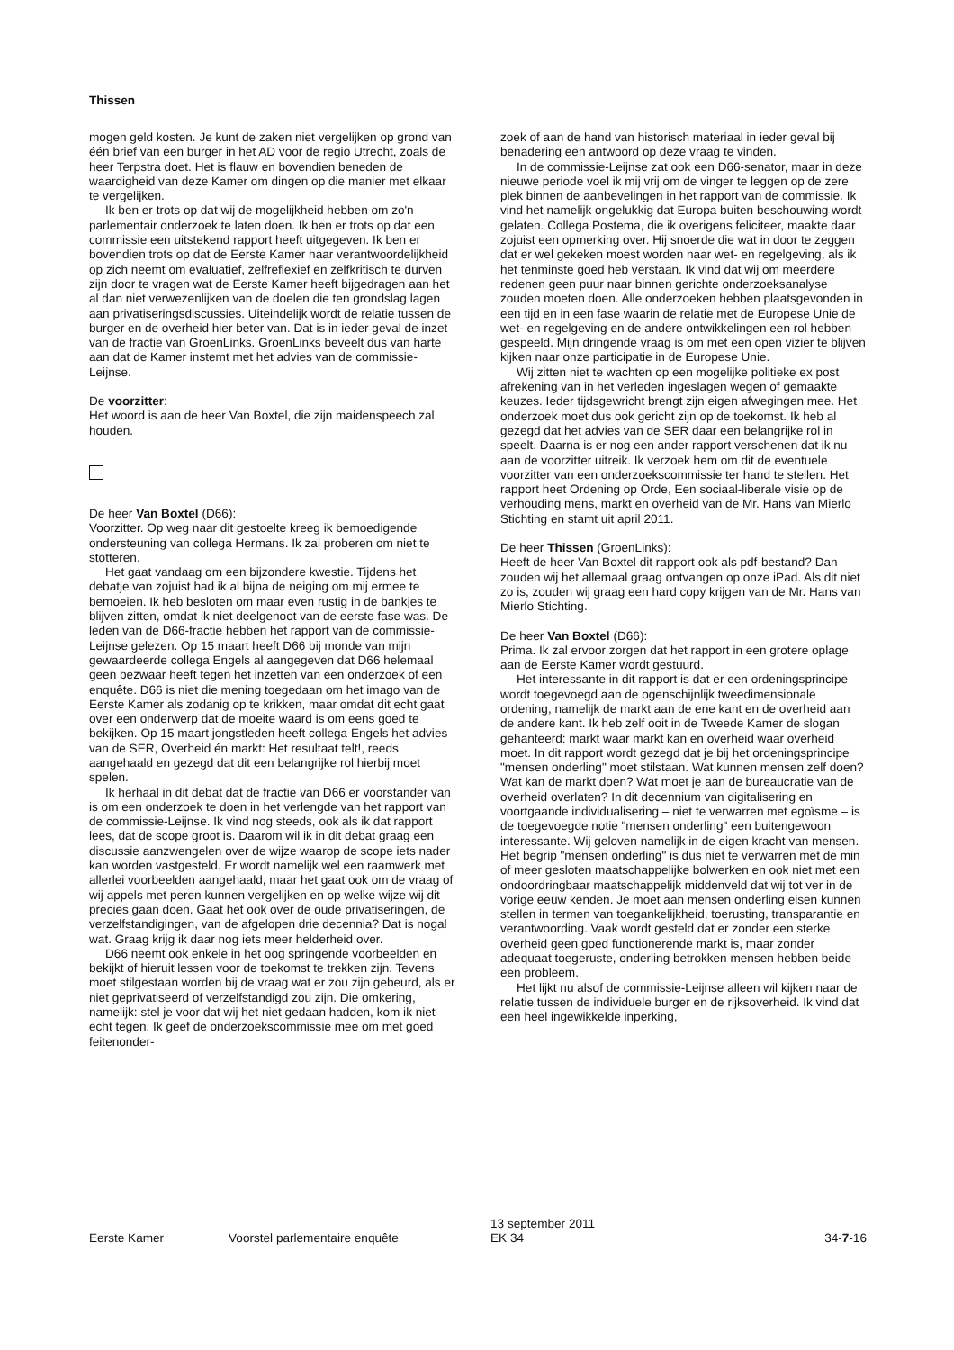Thissen
mogen geld kosten. Je kunt de zaken niet vergelijken op grond van één brief van een burger in het AD voor de regio Utrecht, zoals de heer Terpstra doet. Het is flauw en bovendien beneden de waardigheid van deze Kamer om dingen op die manier met elkaar te vergelijken.
Ik ben er trots op dat wij de mogelijkheid hebben om zo'n parlementair onderzoek te laten doen. Ik ben er trots op dat een commissie een uitstekend rapport heeft uitgegeven. Ik ben er bovendien trots op dat de Eerste Kamer haar verantwoordelijkheid op zich neemt om evaluatief, zelfreflexief en zelfkritisch te durven zijn door te vragen wat de Eerste Kamer heeft bijgedragen aan het al dan niet verwezenlijken van de doelen die ten grondslag lagen aan privatiseringsdiscussies. Uiteindelijk wordt de relatie tussen de burger en de overheid hier beter van. Dat is in ieder geval de inzet van de fractie van GroenLinks. GroenLinks beveelt dus van harte aan dat de Kamer instemt met het advies van de commissie-Leijnse.
De voorzitter:
Het woord is aan de heer Van Boxtel, die zijn maidenspeech zal houden.
De heer Van Boxtel (D66):
Voorzitter. Op weg naar dit gestoelte kreeg ik bemoedigende ondersteuning van collega Hermans. Ik zal proberen om niet te stotteren.
Het gaat vandaag om een bijzondere kwestie. Tijdens het debatje van zojuist had ik al bijna de neiging om mij ermee te bemoeien. Ik heb besloten om maar even rustig in de bankjes te blijven zitten, omdat ik niet deelgenoot van de eerste fase was. De leden van de D66-fractie hebben het rapport van de commissie-Leijnse gelezen. Op 15 maart heeft D66 bij monde van mijn gewaardeerde collega Engels al aangegeven dat D66 helemaal geen bezwaar heeft tegen het inzetten van een onderzoek of een enquête. D66 is niet die mening toegedaan om het imago van de Eerste Kamer als zodanig op te krikken, maar omdat dit echt gaat over een onderwerp dat de moeite waard is om eens goed te bekijken. Op 15 maart jongstleden heeft collega Engels het advies van de SER, Overheid én markt: Het resultaat telt!, reeds aangehaald en gezegd dat dit een belangrijke rol hierbij moet spelen.
Ik herhaal in dit debat dat de fractie van D66 er voorstander van is om een onderzoek te doen in het verlengde van het rapport van de commissie-Leijnse. Ik vind nog steeds, ook als ik dat rapport lees, dat de scope groot is. Daarom wil ik in dit debat graag een discussie aanzwengelen over de wijze waarop de scope iets nader kan worden vastgesteld. Er wordt namelijk wel een raamwerk met allerlei voorbeelden aangehaald, maar het gaat ook om de vraag of wij appels met peren kunnen vergelijken en op welke wijze wij dit precies gaan doen. Gaat het ook over de oude privatiseringen, de verzelfstandigingen, van de afgelopen drie decennia? Dat is nogal wat. Graag krijg ik daar nog iets meer helderheid over.
D66 neemt ook enkele in het oog springende voorbeelden en bekijkt of hieruit lessen voor de toekomst te trekken zijn. Tevens moet stilgestaan worden bij de vraag wat er zou zijn gebeurd, als er niet geprivatiseerd of verzelfstandigd zou zijn. Die omkering, namelijk: stel je voor dat wij het niet gedaan hadden, kom ik niet echt tegen. Ik geef de onderzoekscommissie mee om met goed feitenonder-
zoek of aan de hand van historisch materiaal in ieder geval bij benadering een antwoord op deze vraag te vinden.
In de commissie-Leijnse zat ook een D66-senator, maar in deze nieuwe periode voel ik mij vrij om de vinger te leggen op de zere plek binnen de aanbevelingen in het rapport van de commissie. Ik vind het namelijk ongelukkig dat Europa buiten beschouwing wordt gelaten. Collega Postema, die ik overigens feliciteer, maakte daar zojuist een opmerking over. Hij snoerde die wat in door te zeggen dat er wel gekeken moest worden naar wet- en regelgeving, als ik het tenminste goed heb verstaan. Ik vind dat wij om meerdere redenen geen puur naar binnen gerichte onderzoeksanalyse zouden moeten doen. Alle onderzoeken hebben plaatsgevonden in een tijd en in een fase waarin de relatie met de Europese Unie de wet- en regelgeving en de andere ontwikkelingen een rol hebben gespeeld. Mijn dringende vraag is om met een open vizier te blijven kijken naar onze participatie in de Europese Unie.
Wij zitten niet te wachten op een mogelijke politieke ex post afrekening van in het verleden ingeslagen wegen of gemaakte keuzes. Ieder tijdsgewricht brengt zijn eigen afwegingen mee. Het onderzoek moet dus ook gericht zijn op de toekomst. Ik heb al gezegd dat het advies van de SER daar een belangrijke rol in speelt. Daarna is er nog een ander rapport verschenen dat ik nu aan de voorzitter uitreik. Ik verzoek hem om dit de eventuele voorzitter van een onderzoekscommissie ter hand te stellen. Het rapport heet Ordening op Orde, Een sociaal-liberale visie op de verhouding mens, markt en overheid van de Mr. Hans van Mierlo Stichting en stamt uit april 2011.
De heer Thissen (GroenLinks):
Heeft de heer Van Boxtel dit rapport ook als pdf-bestand? Dan zouden wij het allemaal graag ontvangen op onze iPad. Als dit niet zo is, zouden wij graag een hard copy krijgen van de Mr. Hans van Mierlo Stichting.
De heer Van Boxtel (D66):
Prima. Ik zal ervoor zorgen dat het rapport in een grotere oplage aan de Eerste Kamer wordt gestuurd.
Het interessante in dit rapport is dat er een ordeningsprincipe wordt toegevoegd aan de ogenschijnlijk tweedimensionale ordening, namelijk de markt aan de ene kant en de overheid aan de andere kant. Ik heb zelf ooit in de Tweede Kamer de slogan gehanteerd: markt waar markt kan en overheid waar overheid moet. In dit rapport wordt gezegd dat je bij het ordeningsprincipe "mensen onderling" moet stilstaan. Wat kunnen mensen zelf doen? Wat kan de markt doen? Wat moet je aan de bureaucratie van de overheid overlaten? In dit decennium van digitalisering en voortgaande individualisering – niet te verwarren met egoïsme – is de toegevoegde notie "mensen onderling" een buitengewoon interessante. Wij geloven namelijk in de eigen kracht van mensen. Het begrip "mensen onderling" is dus niet te verwarren met de min of meer gesloten maatschappelijke bolwerken en ook niet met een ondoordringbaar maatschappelijk middenveld dat wij tot ver in de vorige eeuw kenden. Je moet aan mensen onderling eisen kunnen stellen in termen van toegankelijkheid, toerusting, transparantie en verantwoording. Vaak wordt gesteld dat er zonder een sterke overheid geen goed functionerende markt is, maar zonder adequaat toegeruste, onderling betrokken mensen hebben beide een probleem.
Het lijkt nu alsof de commissie-Leijnse alleen wil kijken naar de relatie tussen de individuele burger en de rijksoverheid. Ik vind dat een heel ingewikkelde inperking,
Eerste Kamer
Voorstel parlementaire enquête
13 september 2011
EK 34
34-7-16